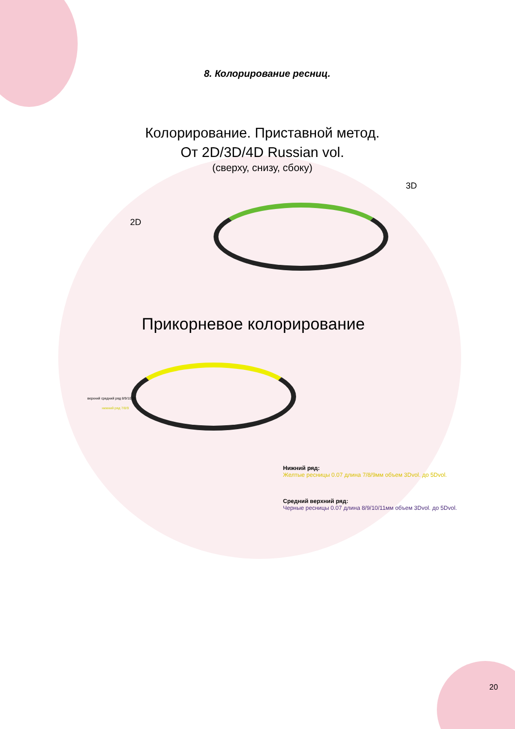8. Колорирование ресниц.
Колорирование. Приставной метод.
От 2D/3D/4D Russian vol.
(сверху, снизу, сбоку)
2D
3D
Прикорневое колорирование
верхний средний ряд 8/9/10/11
нижний ряд 7/8/9
Нижний ряд:
Желтые ресницы 0.07 длина 7/8/9мм объем 3Dvol. до 5Dvol.
Средний верхний ряд:
Черные ресницы 0.07 длина 8/9/10/11мм объем 3Dvol. до 5Dvol.
20